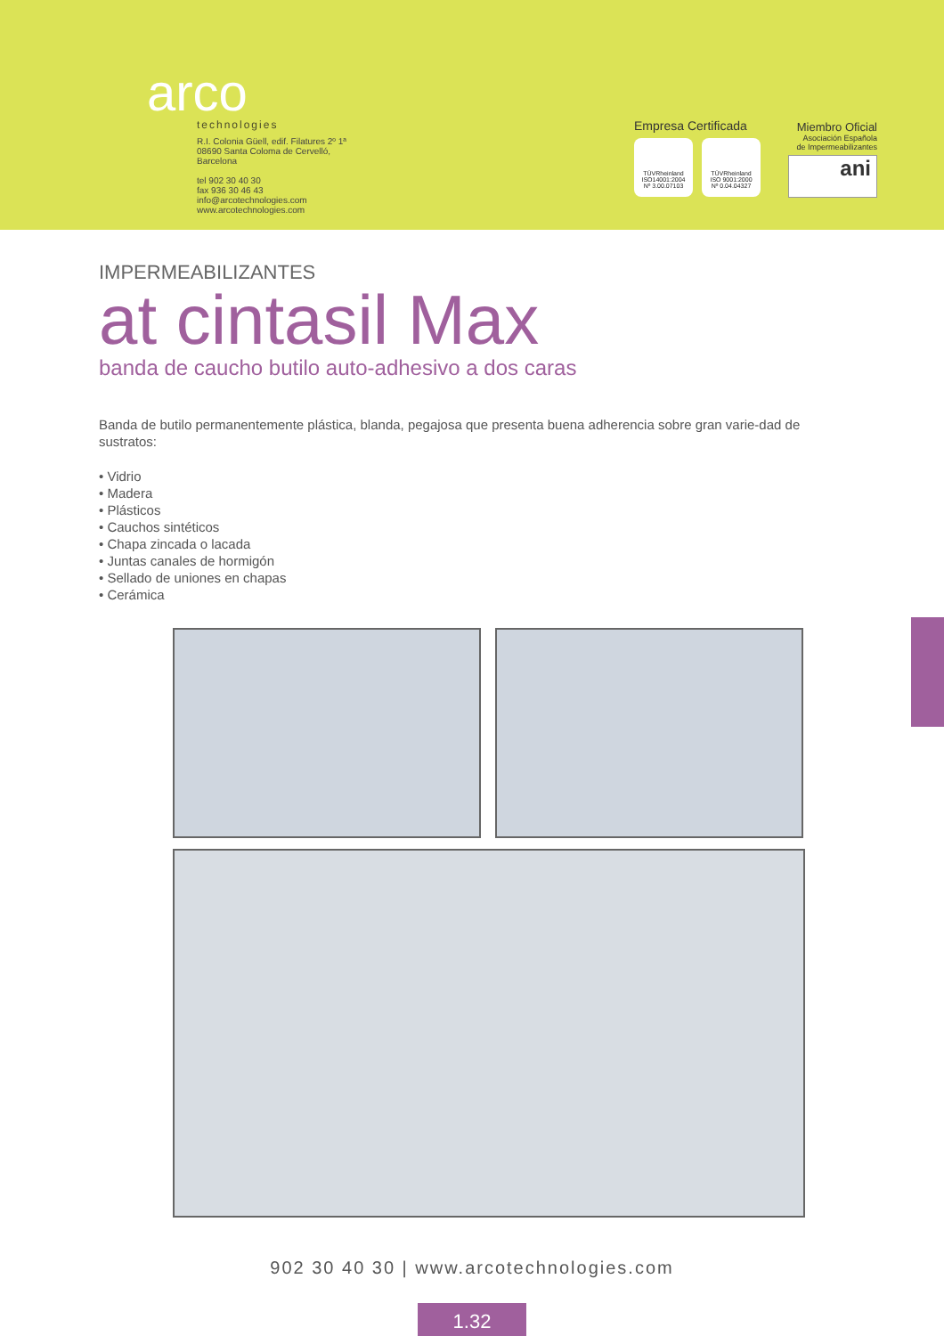arco
technologies
R.I. Colonia Güell, edif. Filatures 2º 1ª
08690 Santa Coloma de Cervelló,
Barcelona
tel 902 30 40 30
fax 936 30 46 43
info@arcotechnologies.com
www.arcotechnologies.com
Empresa Certificada
TÜVRheinland
ISO14001:2004
Nº 3.00.07103
TÜVRheinland
ISO 9001:2000
Nº 0.04.04327
Miembro Oficial
Asociación Española
de Impermeabilizantes
ani
IMPERMEABILIZANTES
at cintasil Max
banda de caucho butilo auto-adhesivo a dos caras
Banda de butilo permanentemente plástica, blanda, pegajosa que presenta buena adherencia sobre gran varie-dad de sustratos:
• Vidrio
• Madera
• Plásticos
• Cauchos sintéticos
• Chapa zincada o lacada
• Juntas canales de hormigón
• Sellado de uniones en chapas
• Cerámica
902 30 40 30 | www.arcotechnologies.com
1.32